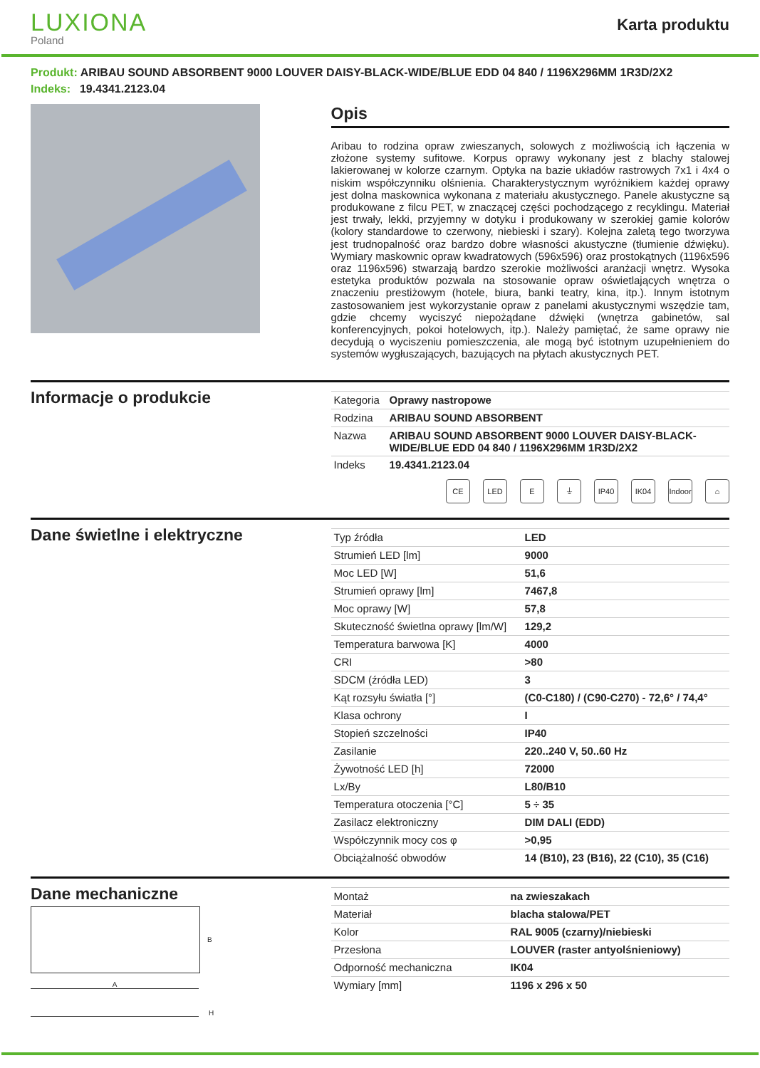LUXIONA
Poland
Karta produktu
Produkt: ARIBAU SOUND ABSORBENT 9000 LOUVER DAISY-BLACK-WIDE/BLUE EDD 04 840 / 1196X296MM 1R3D/2X2
Indeks: 19.4341.2123.04
Opis
Aribau to rodzina opraw zwieszanych, solowych z możliwością ich łączenia w złożone systemy sufitowe. Korpus oprawy wykonany jest z blachy stalowej lakierowanej w kolorze czarnym. Optyka na bazie układów rastrowych 7x1 i 4x4 o niskim współczynniku olśnienia. Charakterystycznym wyróżnikiem każdej oprawy jest dolna maskownica wykonana z materiału akustycznego. Panele akustyczne są produkowane z filcu PET, w znaczącej części pochodzącego z recyklingu. Materiał jest trwały, lekki, przyjemny w dotyku i produkowany w szerokiej gamie kolorów (kolory standardowe to czerwony, niebieski i szary). Kolejna zaletą tego tworzywa jest trudnopalność oraz bardzo dobre własności akustyczne (tłumienie dźwięku). Wymiary maskownic opraw kwadratowych (596x596) oraz prostokątnych (1196x596 oraz 1196x596) stwarzają bardzo szerokie możliwości aranżacji wnętrz. Wysoka estetyka produktów pozwala na stosowanie opraw oświetlających wnętrza o znaczeniu prestiżowym (hotele, biura, banki teatry, kina, itp.). Innym istotnym zastosowaniem jest wykorzystanie opraw z panelami akustycznymi wszędzie tam, gdzie chcemy wyciszyć niepożądane dźwięki (wnętrza gabinetów, sal konferencyjnych, pokoi hotelowych, itp.). Należy pamiętać, że same oprawy nie decydują o wyciszeniu pomieszczenia, ale mogą być istotnym uzupełnieniem do systemów wygłuszających, bazujących na płytach akustycznych PET.
Informacje o produkcie
| Kategoria | Oprawy nastropowe |
| Rodzina | ARIBAU SOUND ABSORBENT |
| Nazwa | ARIBAU SOUND ABSORBENT 9000 LOUVER DAISY-BLACK-WIDE/BLUE EDD 04 840 / 1196X296MM 1R3D/2X2 |
| Indeks | 19.4341.2123.04 |
CE LED E ⏚ IP40 IK04 Indoor
⌂
Dane świetlne i elektryczne
| Typ źródła | LED |
| Strumień LED [lm] | 9000 |
| Moc LED [W] | 51,6 |
| Strumień oprawy [lm] | 7467,8 |
| Moc oprawy [W] | 57,8 |
| Skuteczność świetlna oprawy [lm/W] | 129,2 |
| Temperatura barwowa [K] | 4000 |
| CRI | >80 |
| SDCM (źródła LED) | 3 |
| Kąt rozsyłu światła [°] | (C0-C180) / (C90-C270) - 72,6° / 74,4° |
| Klasa ochrony | I |
| Stopień szczelności | IP40 |
| Zasilanie | 220..240 V, 50..60 Hz |
| Żywotność LED [h] | 72000 |
| Lx/By | L80/B10 |
| Temperatura otoczenia [°C] | 5 ÷ 35 |
| Zasilacz elektroniczny | DIM DALI (EDD) |
| Współczynnik mocy cos φ | >0,95 |
| Obciążalność obwodów | 14 (B10), 23 (B16), 22 (C10), 35 (C16) |
Dane mechaniczne
B
A
H
| Montaż | na zwieszakach |
| Materiał | blacha stalowa/PET |
| Kolor | RAL 9005 (czarny)/niebieski |
| Przesłona | LOUVER (raster antyolśnieniowy) |
| Odporność mechaniczna | IK04 |
| Wymiary [mm] | 1196 x 296 x 50 |